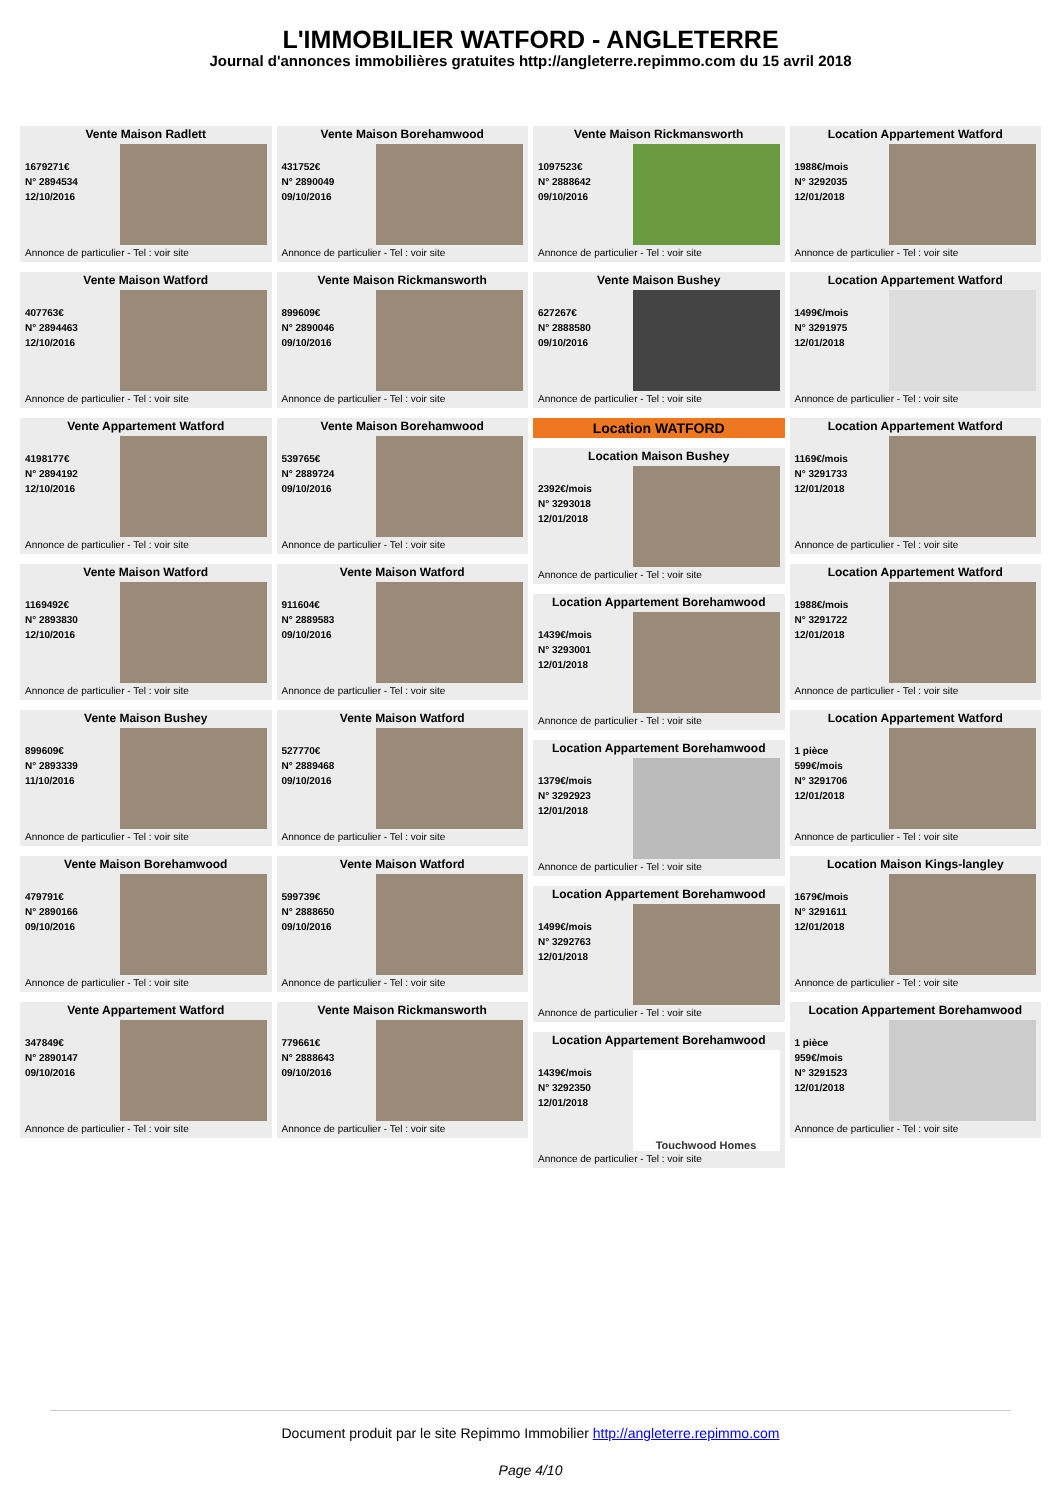L'IMMOBILIER WATFORD - ANGLETERRE
Journal d'annonces immobilières gratuites http://angleterre.repimmo.com du 15 avril 2018
Vente Maison Radlett
1679271€
N° 2894534
12/10/2016
Annonce de particulier - Tel : voir site
Vente Maison Watford
407763€
N° 2894463
12/10/2016
Annonce de particulier - Tel : voir site
Vente Appartement Watford
4198177€
N° 2894192
12/10/2016
Annonce de particulier - Tel : voir site
Vente Maison Watford
1169492€
N° 2893830
12/10/2016
Annonce de particulier - Tel : voir site
Vente Maison Bushey
899609€
N° 2893339
11/10/2016
Annonce de particulier - Tel : voir site
Vente Maison Borehamwood
479791€
N° 2890166
09/10/2016
Annonce de particulier - Tel : voir site
Vente Appartement Watford
347849€
N° 2890147
09/10/2016
Annonce de particulier - Tel : voir site
Vente Maison Borehamwood
431752€
N° 2890049
09/10/2016
Annonce de particulier - Tel : voir site
Vente Maison Rickmansworth
899609€
N° 2890046
09/10/2016
Annonce de particulier - Tel : voir site
Vente Maison Borehamwood
539765€
N° 2889724
09/10/2016
Annonce de particulier - Tel : voir site
Vente Maison Watford
911604€
N° 2889583
09/10/2016
Annonce de particulier - Tel : voir site
Vente Maison Watford
527770€
N° 2889468
09/10/2016
Annonce de particulier - Tel : voir site
Vente Maison Watford
599739€
N° 2888650
09/10/2016
Annonce de particulier - Tel : voir site
Vente Maison Rickmansworth
779661€
N° 2888643
09/10/2016
Annonce de particulier - Tel : voir site
Vente Maison Rickmansworth
1097523€
N° 2888642
09/10/2016
Annonce de particulier - Tel : voir site
Vente Maison Bushey
627267€
N° 2888580
09/10/2016
Annonce de particulier - Tel : voir site
Location WATFORD
Location Maison Bushey
2392€/mois
N° 3293018
12/01/2018
Annonce de particulier - Tel : voir site
Location Appartement Borehamwood
1439€/mois
N° 3293001
12/01/2018
Annonce de particulier - Tel : voir site
Location Appartement Borehamwood
1379€/mois
N° 3292923
12/01/2018
Annonce de particulier - Tel : voir site
Location Appartement Borehamwood
1499€/mois
N° 3292763
12/01/2018
Annonce de particulier - Tel : voir site
Location Appartement Borehamwood
1439€/mois
N° 3292350
12/01/2018
Touchwood Homes
Annonce de particulier - Tel : voir site
Location Appartement Watford
1988€/mois
N° 3292035
12/01/2018
Annonce de particulier - Tel : voir site
Location Appartement Watford
1499€/mois
N° 3291975
12/01/2018
Annonce de particulier - Tel : voir site
Location Appartement Watford
1169€/mois
N° 3291733
12/01/2018
Annonce de particulier - Tel : voir site
Location Appartement Watford
1988€/mois
N° 3291722
12/01/2018
Annonce de particulier - Tel : voir site
Location Appartement Watford
1 pièce
599€/mois
N° 3291706
12/01/2018
Annonce de particulier - Tel : voir site
Location Maison Kings-langley
1679€/mois
N° 3291611
12/01/2018
Annonce de particulier - Tel : voir site
Location Appartement Borehamwood
1 pièce
959€/mois
N° 3291523
12/01/2018
Annonce de particulier - Tel : voir site
Document produit par le site Repimmo Immobilier http://angleterre.repimmo.com
Page 4/10